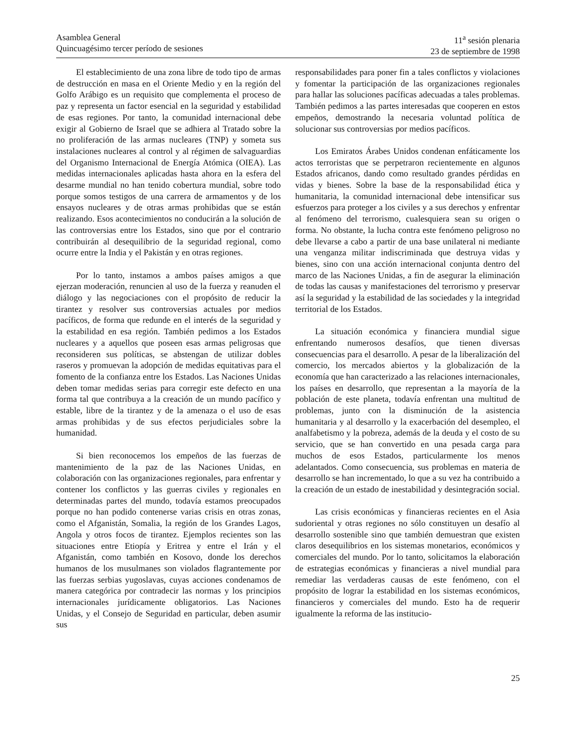Asamblea General
Quincuagésimo tercer período de sesiones
11<sup>a</sup> sesión plenaria
23 de septiembre de 1998
El establecimiento de una zona libre de todo tipo de armas de destrucción en masa en el Oriente Medio y en la región del Golfo Arábigo es un requisito que complementa el proceso de paz y representa un factor esencial en la seguridad y estabilidad de esas regiones. Por tanto, la comunidad internacional debe exigir al Gobierno de Israel que se adhiera al Tratado sobre la no proliferación de las armas nucleares (TNP) y someta sus instalaciones nucleares al control y al régimen de salvaguardias del Organismo Internacional de Energía Atómica (OIEA). Las medidas internacionales aplicadas hasta ahora en la esfera del desarme mundial no han tenido cobertura mundial, sobre todo porque somos testigos de una carrera de armamentos y de los ensayos nucleares y de otras armas prohibidas que se están realizando. Esos acontecimientos no conducirán a la solución de las controversias entre los Estados, sino que por el contrario contribuirán al desequilibrio de la seguridad regional, como ocurre entre la India y el Pakistán y en otras regiones.
Por lo tanto, instamos a ambos países amigos a que ejerzan moderación, renuncien al uso de la fuerza y reanuden el diálogo y las negociaciones con el propósito de reducir la tirantez y resolver sus controversias actuales por medios pacíficos, de forma que redunde en el interés de la seguridad y la estabilidad en esa región. También pedimos a los Estados nucleares y a aquellos que poseen esas armas peligrosas que reconsideren sus políticas, se abstengan de utilizar dobles raseros y promuevan la adopción de medidas equitativas para el fomento de la confianza entre los Estados. Las Naciones Unidas deben tomar medidas serias para corregir este defecto en una forma tal que contribuya a la creación de un mundo pacífico y estable, libre de la tirantez y de la amenaza o el uso de esas armas prohibidas y de sus efectos perjudiciales sobre la humanidad.
Si bien reconocemos los empeños de las fuerzas de mantenimiento de la paz de las Naciones Unidas, en colaboración con las organizaciones regionales, para enfrentar y contener los conflictos y las guerras civiles y regionales en determinadas partes del mundo, todavía estamos preocupados porque no han podido contenerse varias crisis en otras zonas, como el Afganistán, Somalia, la región de los Grandes Lagos, Angola y otros focos de tirantez. Ejemplos recientes son las situaciones entre Etiopía y Eritrea y entre el Irán y el Afganistán, como también en Kosovo, donde los derechos humanos de los musulmanes son violados flagrantemente por las fuerzas serbias yugoslavas, cuyas acciones condenamos de manera categórica por contradecir las normas y los principios internacionales jurídicamente obligatorios. Las Naciones Unidas, y el Consejo de Seguridad en particular, deben asumir sus
responsabilidades para poner fin a tales conflictos y violaciones y fomentar la participación de las organizaciones regionales para hallar las soluciones pacíficas adecuadas a tales problemas. También pedimos a las partes interesadas que cooperen en estos empeños, demostrando la necesaria voluntad política de solucionar sus controversias por medios pacíficos.
Los Emiratos Árabes Unidos condenan enfáticamente los actos terroristas que se perpetraron recientemente en algunos Estados africanos, dando como resultado grandes pérdidas en vidas y bienes. Sobre la base de la responsabilidad ética y humanitaria, la comunidad internacional debe intensificar sus esfuerzos para proteger a los civiles y a sus derechos y enfrentar al fenómeno del terrorismo, cualesquiera sean su origen o forma. No obstante, la lucha contra este fenómeno peligroso no debe llevarse a cabo a partir de una base unilateral ni mediante una venganza militar indiscriminada que destruya vidas y bienes, sino con una acción internacional conjunta dentro del marco de las Naciones Unidas, a fin de asegurar la eliminación de todas las causas y manifestaciones del terrorismo y preservar así la seguridad y la estabilidad de las sociedades y la integridad territorial de los Estados.
La situación económica y financiera mundial sigue enfrentando numerosos desafíos, que tienen diversas consecuencias para el desarrollo. A pesar de la liberalización del comercio, los mercados abiertos y la globalización de la economía que han caracterizado a las relaciones internacionales, los países en desarrollo, que representan a la mayoría de la población de este planeta, todavía enfrentan una multitud de problemas, junto con la disminución de la asistencia humanitaria y al desarrollo y la exacerbación del desempleo, el analfabetismo y la pobreza, además de la deuda y el costo de su servicio, que se han convertido en una pesada carga para muchos de esos Estados, particularmente los menos adelantados. Como consecuencia, sus problemas en materia de desarrollo se han incrementado, lo que a su vez ha contribuido a la creación de un estado de inestabilidad y desintegración social.
Las crisis económicas y financieras recientes en el Asia sudoriental y otras regiones no sólo constituyen un desafío al desarrollo sostenible sino que también demuestran que existen claros desequilibrios en los sistemas monetarios, económicos y comerciales del mundo. Por lo tanto, solicitamos la elaboración de estrategias económicas y financieras a nivel mundial para remediar las verdaderas causas de este fenómeno, con el propósito de lograr la estabilidad en los sistemas económicos, financieros y comerciales del mundo. Esto ha de requerir igualmente la reforma de las institucio-
25